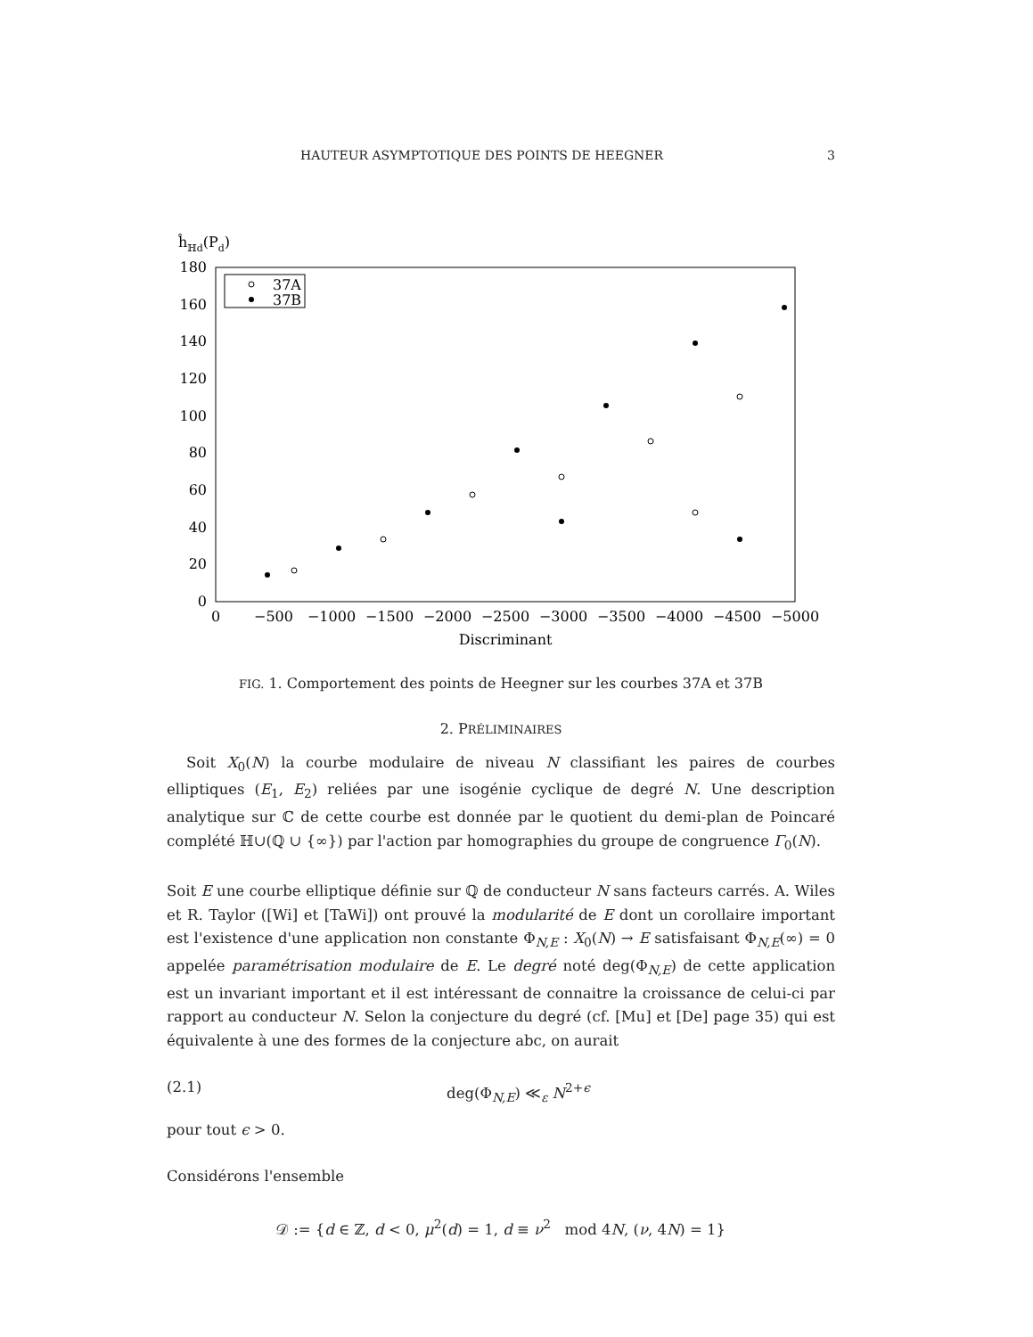HAUTEUR ASYMPTOTIQUE DES POINTS DE HEEGNER 3
ĥℍd(Pd)
180
160
140
120
100
80
60
40
20
0
0
−500
−1000
−1500
−2000
−2500
−3000
−3500
−4000
−4500
−5000
Discriminant
37A
37B
FIG. 1. Comportement des points de Heegner sur les courbes 37A et 37B
2. PRÉLIMINAIRES
Soit X<sub>0</sub>(N) la courbe modulaire de niveau N classifiant les paires de courbes elliptiques (E<sub>1</sub>, E<sub>2</sub>) reliées par une isogénie cyclique de degré N. Une description analytique sur ℂ de cette courbe est donnée par le quotient du demi-plan de Poincaré complété ℍ∪(ℚ ∪ {∞}) par l'action par homographies du groupe de congruence Γ<sub>0</sub>(N).
Soit E une courbe elliptique définie sur ℚ de conducteur N sans facteurs carrés. A. Wiles et R. Taylor ([Wi] et [TaWi]) ont prouvé la modularité de E dont un corollaire important est l'existence d'une application non constante Φ<sub>N,E</sub> : X<sub>0</sub>(N) → E satisfaisant Φ<sub>N,E</sub>(∞) = 0 appelée paramétrisation modulaire de E. Le degré noté deg(Φ<sub>N,E</sub>) de cette application est un invariant important et il est intéressant de connaitre la croissance de celui-ci par rapport au conducteur N. Selon la conjecture du degré (cf. [Mu] et [De] page 35) qui est équivalente à une des formes de la conjecture abc, on aurait
(2.1) deg(Φ<sub>N,E</sub>) ≪<sub>ε</sub> N<sup>2+ϵ</sup>
pour tout ϵ > 0.
Considérons l'ensemble
𝒟 := {d ∈ ℤ, d < 0, μ<sup>2</sup>(d) = 1, d ≡ ν<sup>2</sup> mod 4N, (ν, 4N) = 1}